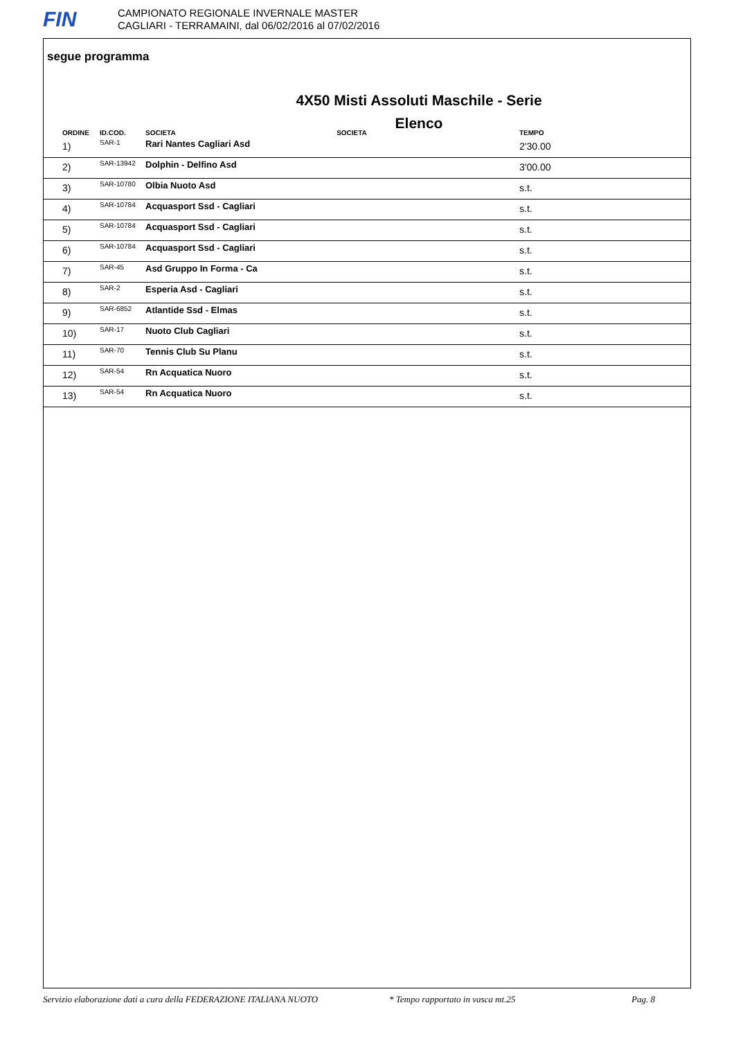FIN
CAMPIONATO REGIONALE INVERNALE MASTER
CAGLIARI - TERRAMAINI, dal 06/02/2016 al 07/02/2016
segue programma
4X50 Misti Assoluti Maschile - Serie
Elenco
| ORDINE | ID.COD. | SOCIETA SOCIETA | TEMPO |
| --- | --- | --- | --- |
| 1) | SAR-1 | Rari Nantes Cagliari Asd | 2'30.00 |
| 2) | SAR-13942 | Dolphin - Delfino Asd | 3'00.00 |
| 3) | SAR-10780 | Olbia Nuoto Asd | s.t. |
| 4) | SAR-10784 | Acquasport Ssd - Cagliari | s.t. |
| 5) | SAR-10784 | Acquasport Ssd - Cagliari | s.t. |
| 6) | SAR-10784 | Acquasport Ssd - Cagliari | s.t. |
| 7) | SAR-45 | Asd Gruppo In Forma - Ca | s.t. |
| 8) | SAR-2 | Esperia Asd - Cagliari | s.t. |
| 9) | SAR-6852 | Atlantide Ssd - Elmas | s.t. |
| 10) | SAR-17 | Nuoto Club Cagliari | s.t. |
| 11) | SAR-70 | Tennis Club Su Planu | s.t. |
| 12) | SAR-54 | Rn Acquatica Nuoro | s.t. |
| 13) | SAR-54 | Rn Acquatica Nuoro | s.t. |
Servizio elaborazione dati a cura della FEDERAZIONE ITALIANA NUOTO * Tempo rapportato in vasca mt.25 Pag. 8